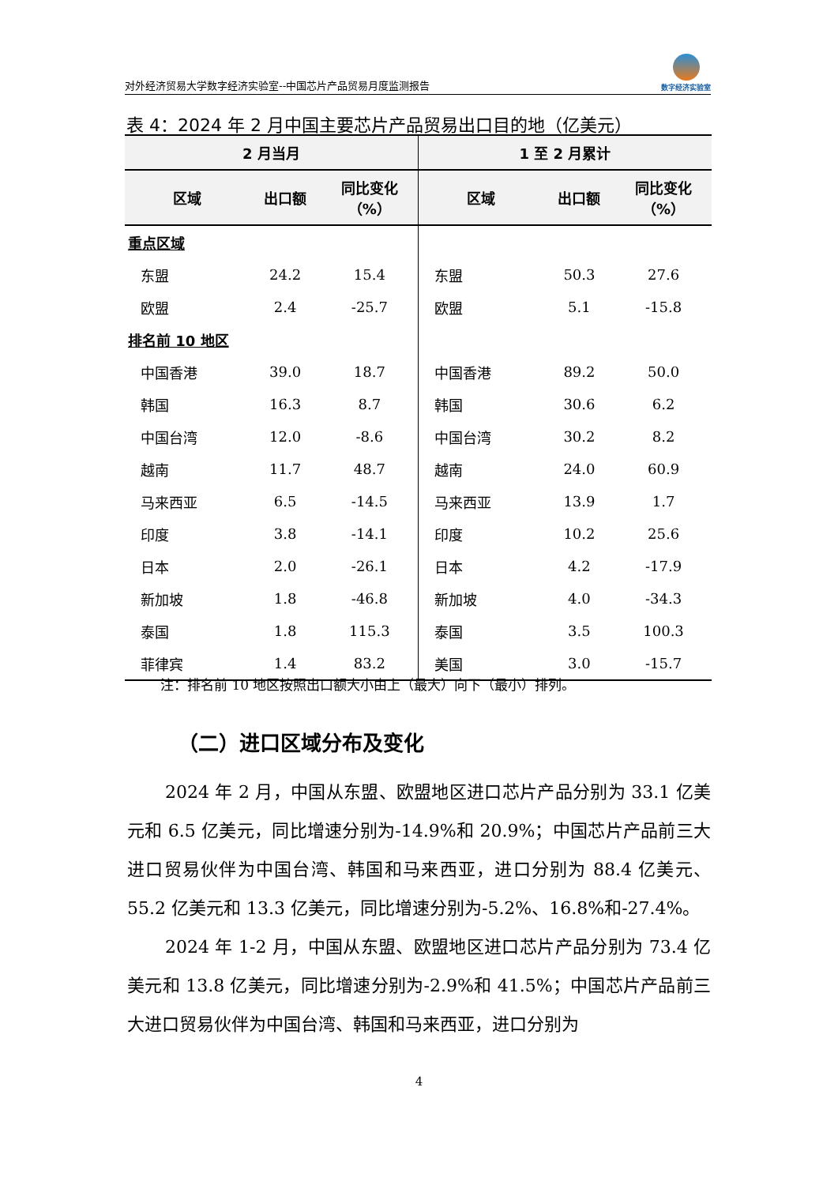对外经济贸易大学数字经济实验室--中国芯片产品贸易月度监测报告
数字经济实验室
表 4：2024 年 2 月中国主要芯片产品贸易出口目的地（亿美元）
| 2 月当月 | | | 1 至 2 月累计 | | |
| --- | --- | --- | --- | --- | --- |
| 区域 | 出口额 | 同比变化 （%） | 区域 | 出口额 | 同比变化 （%） |
| 重点区域 | | | | | |
| 东盟 | 24.2 | 15.4 | 东盟 | 50.3 | 27.6 |
| 欧盟 | 2.4 | -25.7 | 欧盟 | 5.1 | -15.8 |
| 排名前 10 地区 | | | | | |
| 中国香港 | 39.0 | 18.7 | 中国香港 | 89.2 | 50.0 |
| 韩国 | 16.3 | 8.7 | 韩国 | 30.6 | 6.2 |
| 中国台湾 | 12.0 | -8.6 | 中国台湾 | 30.2 | 8.2 |
| 越南 | 11.7 | 48.7 | 越南 | 24.0 | 60.9 |
| 马来西亚 | 6.5 | -14.5 | 马来西亚 | 13.9 | 1.7 |
| 印度 | 3.8 | -14.1 | 印度 | 10.2 | 25.6 |
| 日本 | 2.0 | -26.1 | 日本 | 4.2 | -17.9 |
| 新加坡 | 1.8 | -46.8 | 新加坡 | 4.0 | -34.3 |
| 泰国 | 1.8 | 115.3 | 泰国 | 3.5 | 100.3 |
| 菲律宾 | 1.4 | 83.2 | 美国 | 3.0 | -15.7 |
注：排名前 10 地区按照出口额大小由上（最大）向下（最小）排列。
（二）进口区域分布及变化
2024 年 2 月，中国从东盟、欧盟地区进口芯片产品分别为 33.1 亿美元和 6.5 亿美元，同比增速分别为-14.9%和 20.9%；中国芯片产品前三大进口贸易伙伴为中国台湾、韩国和马来西亚，进口分别为 88.4 亿美元、55.2 亿美元和 13.3 亿美元，同比增速分别为-5.2%、16.8%和-27.4%。
2024 年 1-2 月，中国从东盟、欧盟地区进口芯片产品分别为 73.4 亿美元和 13.8 亿美元，同比增速分别为-2.9%和 41.5%；中国芯片产品前三大进口贸易伙伴为中国台湾、韩国和马来西亚，进口分别为
4